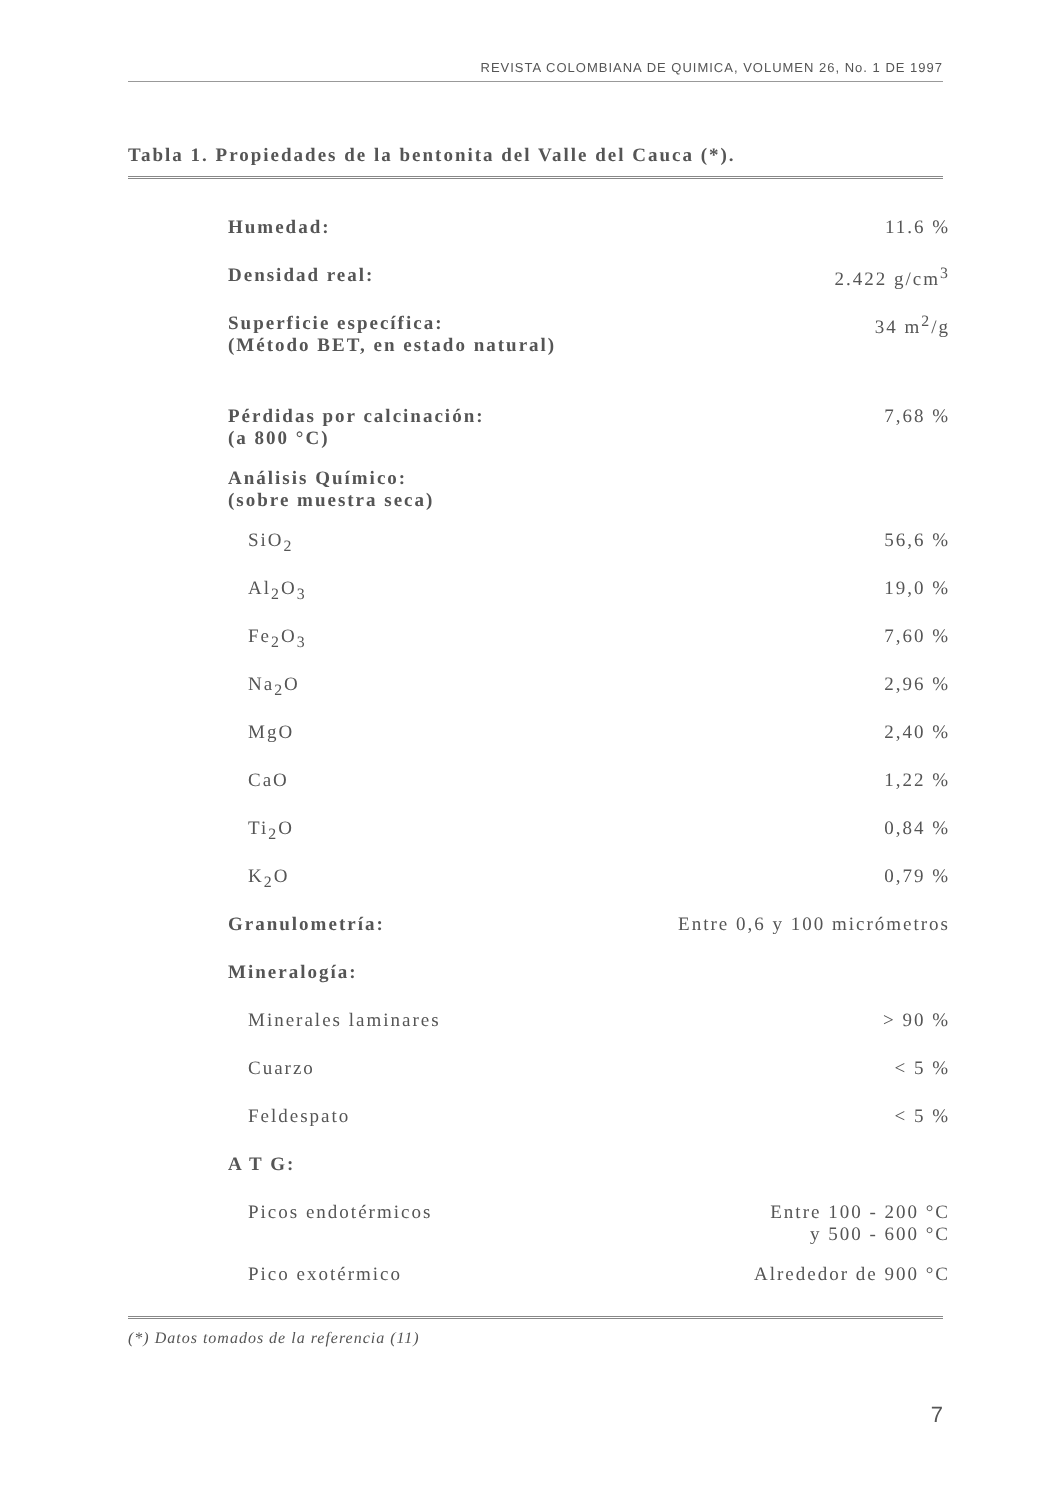REVISTA COLOMBIANA DE QUIMICA, VOLUMEN 26, No. 1 DE 1997
Tabla 1. Propiedades de la bentonita del Valle del Cauca (*).
| Humedad: | 11.6 % |
| Densidad real: | 2.422 g/cm<sup>3</sup> |
| Superficie específica: (Método BET, en estado natural) | 34 m<sup>2</sup>/g |
| Pérdidas por calcinación: (a 800 °C) | 7,68 % |
| Análisis Químico: (sobre muestra seca) | |
| SiO<sub>2</sub> | 56,6 % |
| Al<sub>2</sub>O<sub>3</sub> | 19,0 % |
| Fe<sub>2</sub>O<sub>3</sub> | 7,60 % |
| Na<sub>2</sub>O | 2,96 % |
| MgO | 2,40 % |
| CaO | 1,22 % |
| Ti<sub>2</sub>O | 0,84 % |
| K<sub>2</sub>O | 0,79 % |
| Granulometría: | Entre 0,6 y 100 micrómetros |
| Mineralogía: | |
| Minerales laminares | > 90 % |
| Cuarzo | < 5 % |
| Feldespato | < 5 % |
| A T G: | |
| Picos endotérmicos | Entre 100 - 200 °C y 500 - 600 °C |
| Pico exotérmico | Alrededor de 900 °C |
(*) Datos tomados de la referencia (11)
7